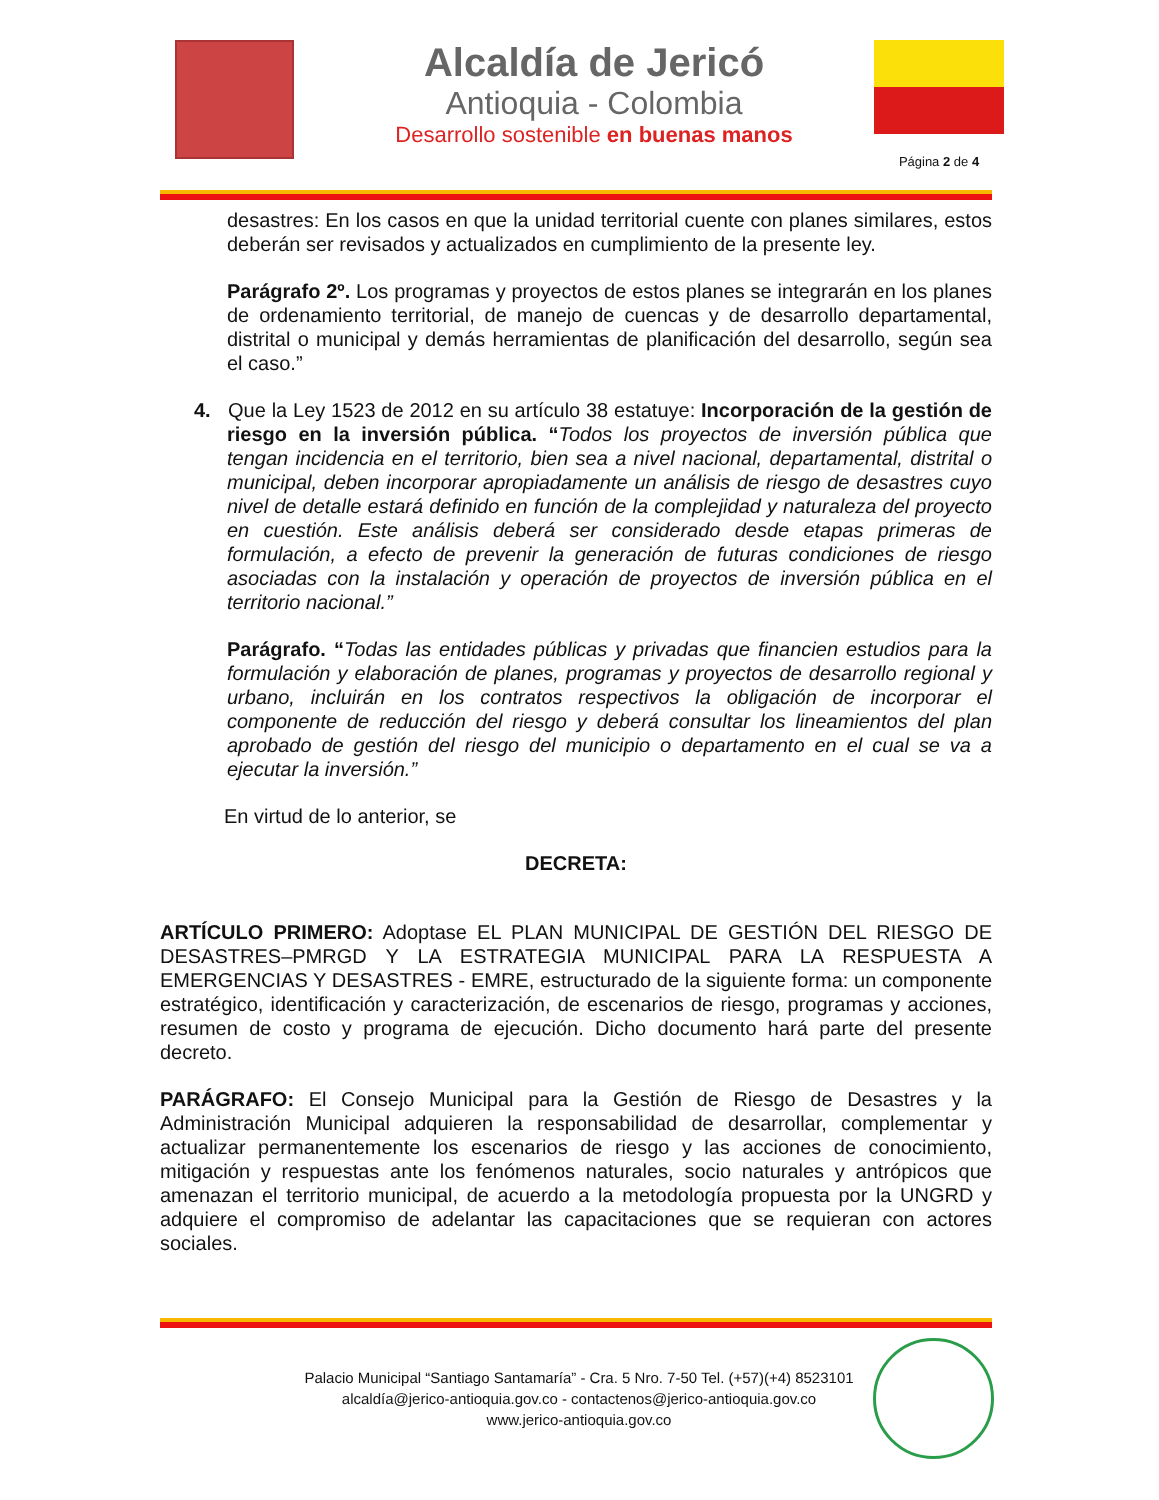Alcaldía de Jericó
Antioquia - Colombia
Desarrollo sostenible en buenas manos
Página 2 de 4
desastres: En los casos en que la unidad territorial cuente con planes similares, estos deberán ser revisados y actualizados en cumplimiento de la presente ley.
Parágrafo 2º. Los programas y proyectos de estos planes se integrarán en los planes de ordenamiento territorial, de manejo de cuencas y de desarrollo departamental, distrital o municipal y demás herramientas de planificación del desarrollo, según sea el caso.”
4. Que la Ley 1523 de 2012 en su artículo 38 estatuye: Incorporación de la gestión de riesgo en la inversión pública. “Todos los proyectos de inversión pública que tengan incidencia en el territorio, bien sea a nivel nacional, departamental, distrital o municipal, deben incorporar apropiadamente un análisis de riesgo de desastres cuyo nivel de detalle estará definido en función de la complejidad y naturaleza del proyecto en cuestión. Este análisis deberá ser considerado desde etapas primeras de formulación, a efecto de prevenir la generación de futuras condiciones de riesgo asociadas con la instalación y operación de proyectos de inversión pública en el territorio nacional.”
Parágrafo. “Todas las entidades públicas y privadas que financien estudios para la formulación y elaboración de planes, programas y proyectos de desarrollo regional y urbano, incluirán en los contratos respectivos la obligación de incorporar el componente de reducción del riesgo y deberá consultar los lineamientos del plan aprobado de gestión del riesgo del municipio o departamento en el cual se va a ejecutar la inversión.”
En virtud de lo anterior, se
DECRETA:
ARTÍCULO PRIMERO: Adoptase EL PLAN MUNICIPAL DE GESTIÓN DEL RIESGO DE DESASTRES–PMRGD Y LA ESTRATEGIA MUNICIPAL PARA LA RESPUESTA A EMERGENCIAS Y DESASTRES - EMRE, estructurado de la siguiente forma: un componente estratégico, identificación y caracterización, de escenarios de riesgo, programas y acciones, resumen de costo y programa de ejecución. Dicho documento hará parte del presente decreto.
PARÁGRAFO: El Consejo Municipal para la Gestión de Riesgo de Desastres y la Administración Municipal adquieren la responsabilidad de desarrollar, complementar y actualizar permanentemente los escenarios de riesgo y las acciones de conocimiento, mitigación y respuestas ante los fenómenos naturales, socio naturales y antrópicos que amenazan el territorio municipal, de acuerdo a la metodología propuesta por la UNGRD y adquiere el compromiso de adelantar las capacitaciones que se requieran con actores sociales.
Palacio Municipal “Santiago Santamaría” - Cra. 5 Nro. 7-50 Tel. (+57)(+4) 8523101
alcaldía@jerico-antioquia.gov.co - contactenos@jerico-antioquia.gov.co
www.jerico-antioquia.gov.co